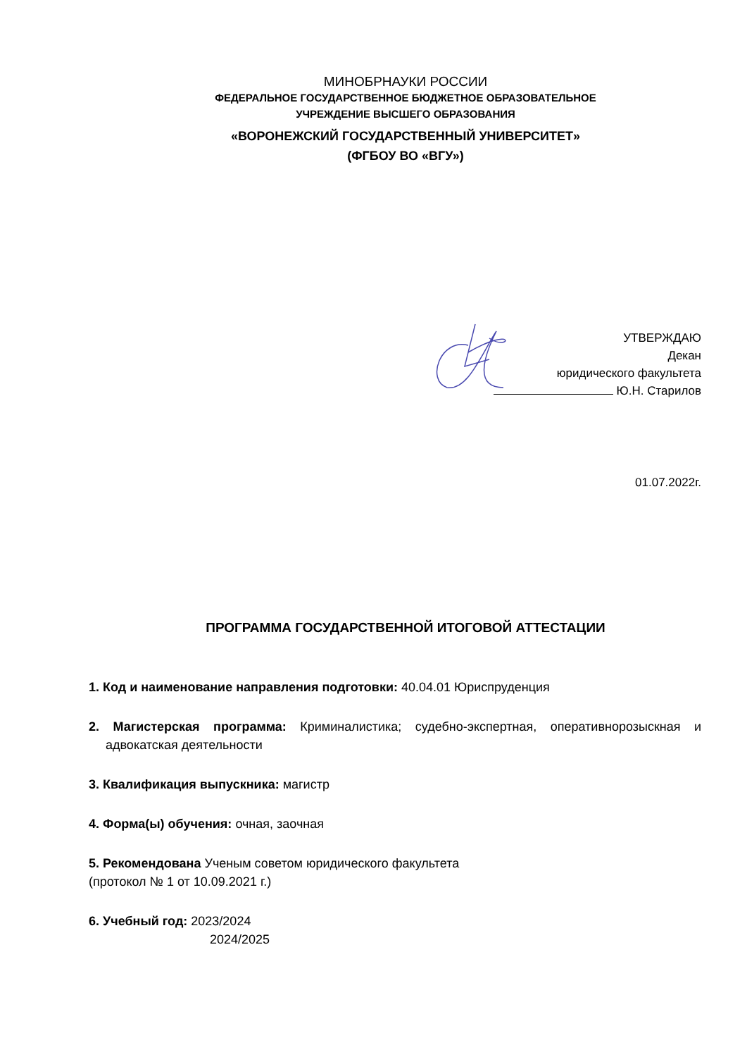МИНОБРНАУКИ РОССИИ
ФЕДЕРАЛЬНОЕ ГОСУДАРСТВЕННОЕ БЮДЖЕТНОЕ ОБРАЗОВАТЕЛЬНОЕ
УЧРЕЖДЕНИЕ ВЫСШЕГО ОБРАЗОВАНИЯ
«ВОРОНЕЖСКИЙ ГОСУДАРСТВЕННЫЙ УНИВЕРСИТЕТ»
(ФГБОУ ВО «ВГУ»)
УТВЕРЖДАЮ
Декан
юридического факультета
Ю.Н. Старилов
01.07.2022г.
ПРОГРАММА ГОСУДАРСТВЕННОЙ ИТОГОВОЙ АТТЕСТАЦИИ
1. Код и наименование направления подготовки: 40.04.01 Юриспруденция
2. Магистерская программа: Криминалистика; судебно-экспертная, оперативнорозыскная и адвокатская деятельности
3. Квалификация выпускника: магистр
4. Форма(ы) обучения: очная, заочная
5. Рекомендована Ученым советом юридического факультета
(протокол № 1 от 10.09.2021 г.)
6. Учебный год: 2023/2024
2024/2025